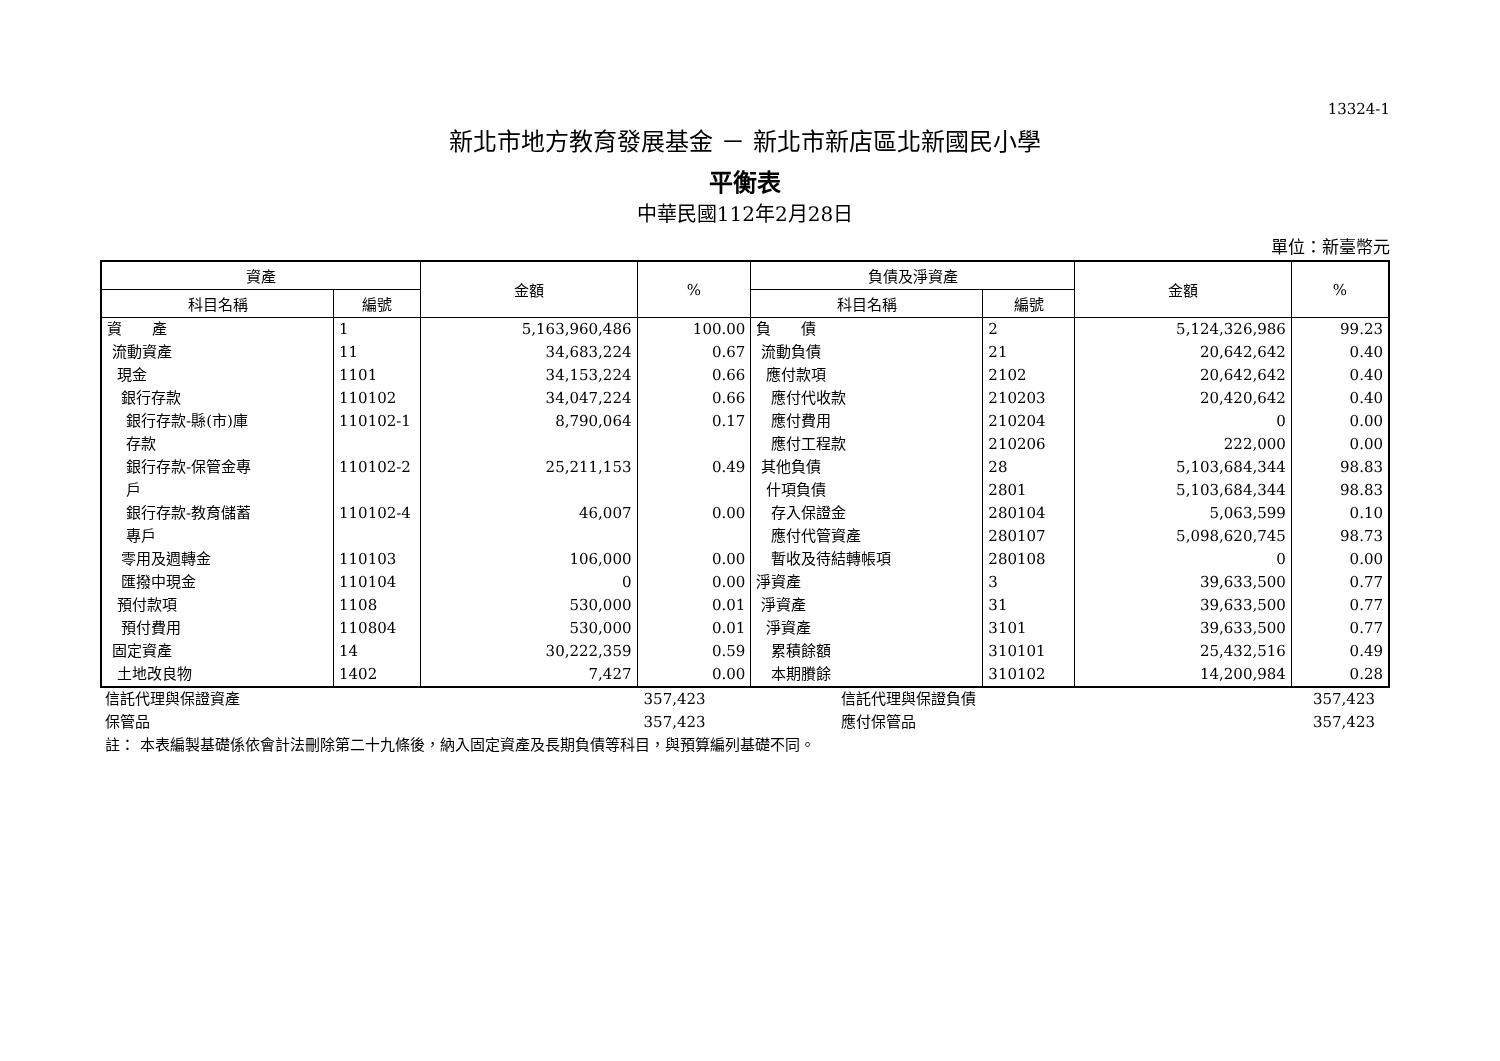13324-1
新北市地方教育發展基金 － 新北市新店區北新國民小學
平衡表
中華民國112年2月28日
單位：新臺幣元
| 資產 | | 金額 | % | 負債及淨資產 | | 金額 | % |
| --- | --- | --- | --- | --- | --- | --- | --- |
| 科目名稱 | 編號 | | | 科目名稱 | 編號 | | |
| 資 產 流動資產 現金 銀行存款 銀行存款-縣(市)庫 存款 銀行存款-保管金專 戶 銀行存款-教育儲蓄 專戶 零用及週轉金 匯撥中現金 預付款項 預付費用 固定資產 土地改良物 | 1 11 1101 110102 110102-1 110102-2 110102-4 110103 110104 1108 110804 14 1402 | 5,163,960,486 34,683,224 34,153,224 34,047,224 8,790,064 25,211,153 46,007 106,000 0 530,000 530,000 30,222,359 7,427 | 100.00 0.67 0.66 0.66 0.17 0.49 0.00 0.00 0.00 0.01 0.01 0.59 0.00 | 負 債 流動負債 應付款項 應付代收款 應付費用 應付工程款 其他負債 什項負債 存入保證金 應付代管資產 暫收及待結轉帳項 淨資產 淨資產 淨資產 累積餘額 本期賸餘 | 2 21 2102 210203 210204 210206 28 2801 280104 280107 280108 3 31 3101 310101 310102 | 5,124,326,986 20,642,642 20,642,642 20,420,642 0 222,000 5,103,684,344 5,103,684,344 5,063,599 5,098,620,745 0 39,633,500 39,633,500 39,633,500 25,432,516 14,200,984 | 99.23 0.40 0.40 0.40 0.00 0.00 98.83 98.83 0.10 98.73 0.00 0.77 0.77 0.77 0.49 0.28 |
| 信託代理與保證資產 | 357,423 | 信託代理與保證負債 | 357,423 | |
| 保管品 | 357,423 | 應付保管品 | 357,423 | |
| 註： 本表編製基礎係依會計法刪除第二十九條後，納入固定資產及長期負債等科目，與預算編列基礎不同。 | | | | |